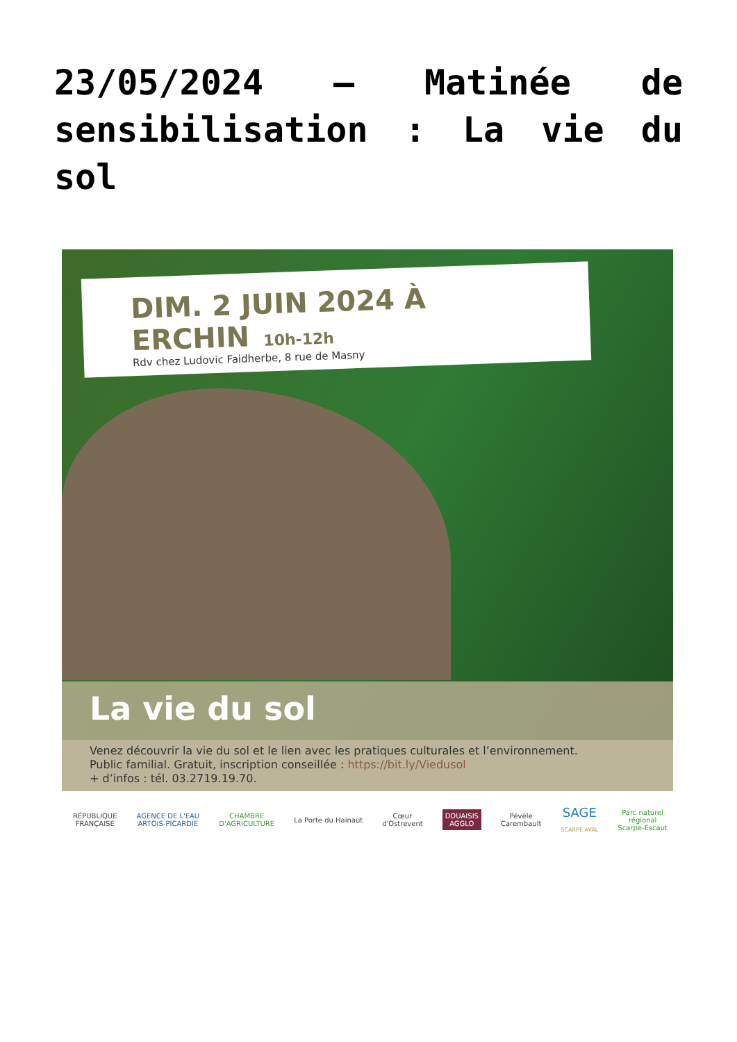23/05/2024 – Matinée de sensibilisation : La vie du sol
DIM. 2 JUIN 2024 À ERCHIN 10h-12h
Rdv chez Ludovic Faidherbe, 8 rue de Masny
La vie du sol
Venez découvrir la vie du sol et le lien avec les pratiques culturales et l’environnement.
Public familial. Gratuit, inscription conseillée : https://bit.ly/Viedusol
+ d’infos : tél. 03.2719.19.70.
RÉPUBLIQUE
FRANÇAISE
AGENCE DE L'EAU
ARTOIS-PICARDIE
CHAMBRE
D'AGRICULTURE
La Porte du Hainaut
Cœur
d'Ostrevent
DOUAISIS
AGGLO
Pévèle
Carembault
SAGE
SCARPE AVAL
Parc naturel
régional
Scarpe-Escaut